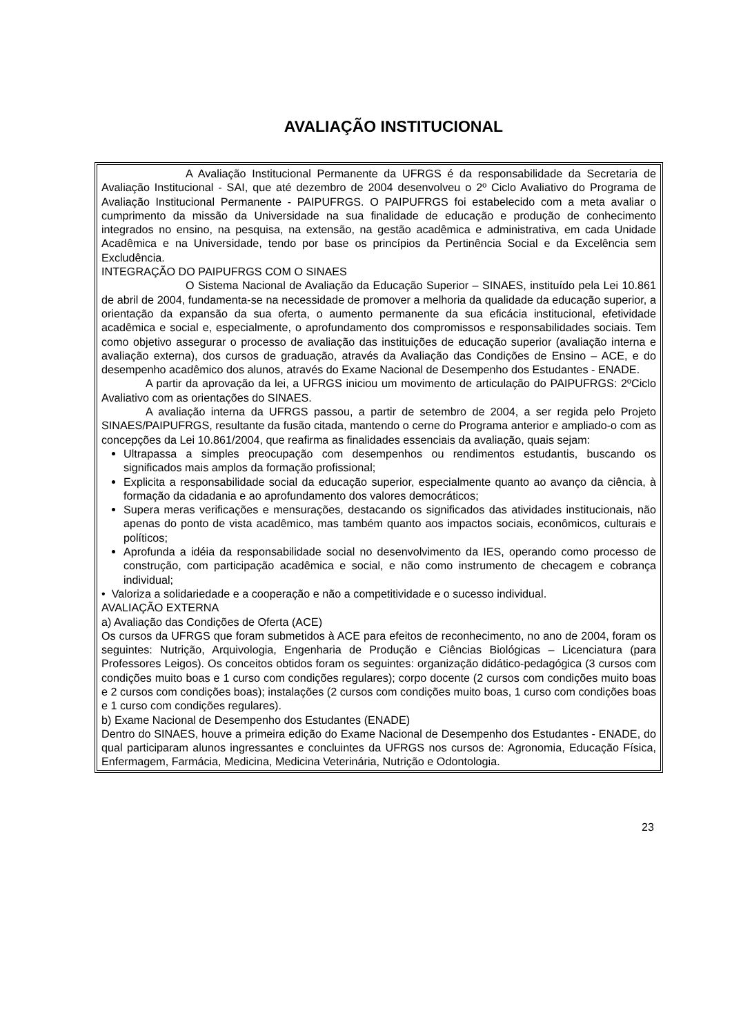AVALIAÇÃO INSTITUCIONAL
A Avaliação Institucional Permanente da UFRGS é da responsabilidade da Secretaria de Avaliação Institucional - SAI, que até dezembro de 2004 desenvolveu o 2º Ciclo Avaliativo do Programa de Avaliação Institucional Permanente - PAIPUFRGS. O PAIPUFRGS foi estabelecido com a meta avaliar o cumprimento da missão da Universidade na sua finalidade de educação e produção de conhecimento integrados no ensino, na pesquisa, na extensão, na gestão acadêmica e administrativa, em cada Unidade Acadêmica e na Universidade, tendo por base os princípios da Pertinência Social e da Excelência sem Excludência.
INTEGRAÇÃO DO PAIPUFRGS COM O SINAES
O Sistema Nacional de Avaliação da Educação Superior – SINAES, instituído pela Lei 10.861 de abril de 2004, fundamenta-se na necessidade de promover a melhoria da qualidade da educação superior, a orientação da expansão da sua oferta, o aumento permanente da sua eficácia institucional, efetividade acadêmica e social e, especialmente, o aprofundamento dos compromissos e responsabilidades sociais. Tem como objetivo assegurar o processo de avaliação das instituições de educação superior (avaliação interna e avaliação externa), dos cursos de graduação, através da Avaliação das Condições de Ensino – ACE, e do desempenho acadêmico dos alunos, através do Exame Nacional de Desempenho dos Estudantes - ENADE.
A partir da aprovação da lei, a UFRGS iniciou um movimento de articulação do PAIPUFRGS: 2ºCiclo Avaliativo com as orientações do SINAES.
A avaliação interna da UFRGS passou, a partir de setembro de 2004, a ser regida pelo Projeto SINAES/PAIPUFRGS, resultante da fusão citada, mantendo o cerne do Programa anterior e ampliado-o com as concepções da Lei 10.861/2004, que reafirma as finalidades essenciais da avaliação, quais sejam:
Ultrapassa a simples preocupação com desempenhos ou rendimentos estudantis, buscando os significados mais amplos da formação profissional;
Explicita a responsabilidade social da educação superior, especialmente quanto ao avanço da ciência, à formação da cidadania e ao aprofundamento dos valores democráticos;
Supera meras verificações e mensurações, destacando os significados das atividades institucionais, não apenas do ponto de vista acadêmico, mas também quanto aos impactos sociais, econômicos, culturais e políticos;
Aprofunda a idéia da responsabilidade social no desenvolvimento da IES, operando como processo de construção, com participação acadêmica e social, e não como instrumento de checagem e cobrança individual;
• Valoriza a solidariedade e a cooperação e não a competitividade e o sucesso individual.
AVALIAÇÃO EXTERNA
a) Avaliação das Condições de Oferta (ACE)
Os cursos da UFRGS que foram submetidos à ACE para efeitos de reconhecimento, no ano de 2004, foram os seguintes: Nutrição, Arquivologia, Engenharia de Produção e Ciências Biológicas – Licenciatura (para Professores Leigos). Os conceitos obtidos foram os seguintes: organização didático-pedagógica (3 cursos com condições muito boas e 1 curso com condições regulares); corpo docente (2 cursos com condições muito boas e 2 cursos com condições boas); instalações (2 cursos com condições muito boas, 1 curso com condições boas e 1 curso com condições regulares).
b) Exame Nacional de Desempenho dos Estudantes (ENADE)
Dentro do SINAES, houve a primeira edição do Exame Nacional de Desempenho dos Estudantes - ENADE, do qual participaram alunos ingressantes e concluintes da UFRGS nos cursos de: Agronomia, Educação Física, Enfermagem, Farmácia, Medicina, Medicina Veterinária, Nutrição e Odontologia.
23